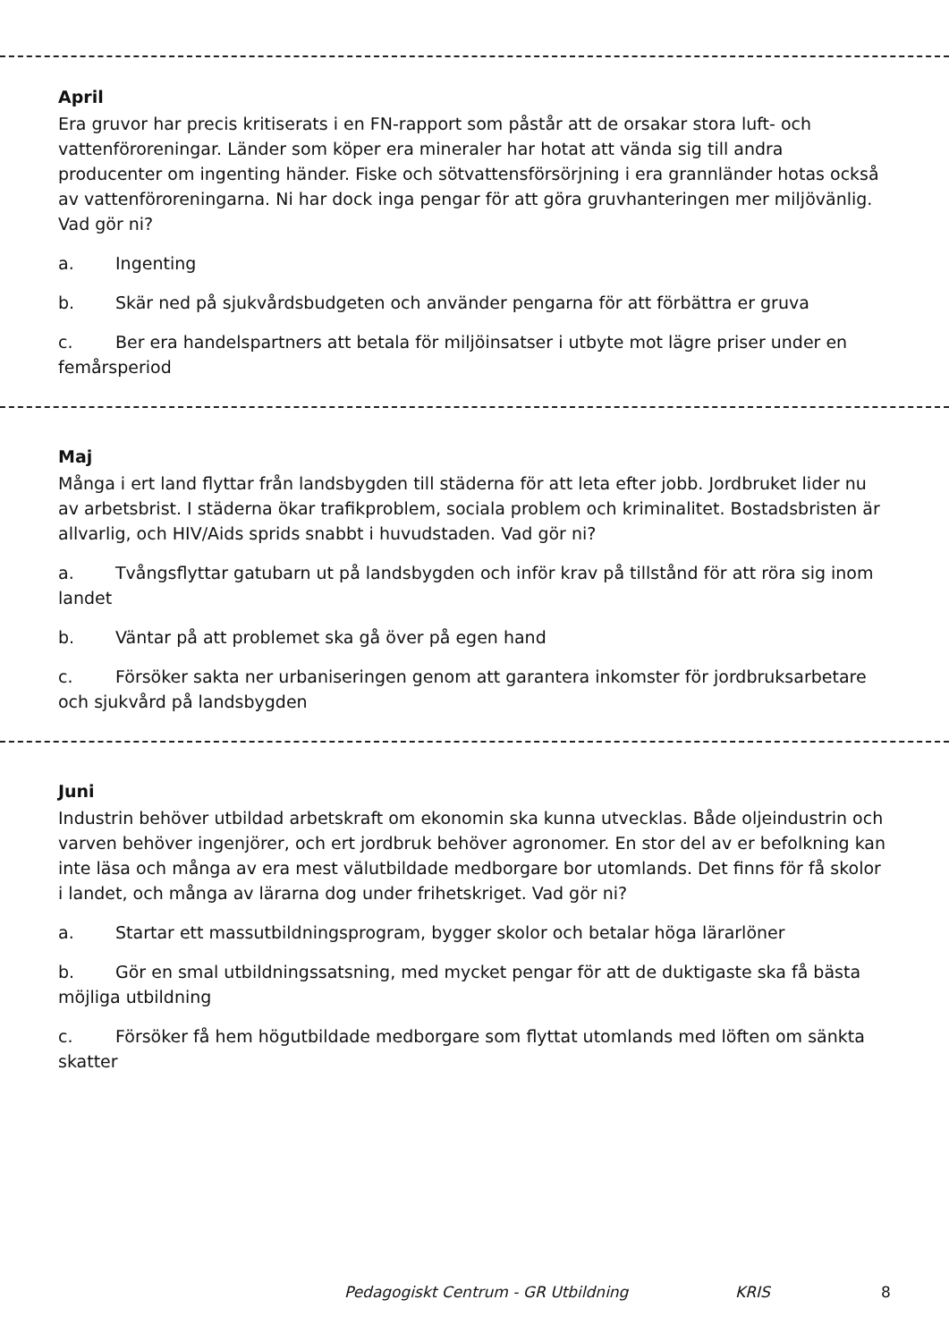April
Era gruvor har precis kritiserats i en FN-rapport som påstår att de orsakar stora luft- och vattenföroreningar. Länder som köper era mineraler har hotat att vända sig till andra producenter om ingenting händer. Fiske och sötvattensförsörjning i era grannländer hotas också av vattenföroreningarna. Ni har dock inga pengar för att göra gruvhanteringen mer miljövänlig. Vad gör ni?
a. Ingenting
b. Skär ned på sjukvårdsbudgeten och använder pengarna för att förbättra er gruva
c. Ber era handelspartners att betala för miljöinsatser i utbyte mot lägre priser under en femårsperiod
Maj
Många i ert land flyttar från landsbygden till städerna för att leta efter jobb. Jordbruket lider nu av arbetsbrist. I städerna ökar trafikproblem, sociala problem och kriminalitet. Bostadsbristen är allvarlig, och HIV/Aids sprids snabbt i huvudstaden. Vad gör ni?
a. Tvångsflyttar gatubarn ut på landsbygden och inför krav på tillstånd för att röra sig inom landet
b. Väntar på att problemet ska gå över på egen hand
c. Försöker sakta ner urbaniseringen genom att garantera inkomster för jordbruksarbetare och sjukvård på landsbygden
Juni
Industrin behöver utbildad arbetskraft om ekonomin ska kunna utvecklas. Både oljeindustrin och varven behöver ingenjörer, och ert jordbruk behöver agronomer. En stor del av er befolkning kan inte läsa och många av era mest välutbildade medborgare bor utomlands. Det finns för få skolor i landet, och många av lärarna dog under frihetskriget. Vad gör ni?
a. Startar ett massutbildningsprogram, bygger skolor och betalar höga lärarlöner
b. Gör en smal utbildningssatsning, med mycket pengar för att de duktigaste ska få bästa möjliga utbildning
c. Försöker få hem högutbildade medborgare som flyttat utomlands med löften om sänkta skatter
Pedagogiskt Centrum - GR Utbildning KRIS 8